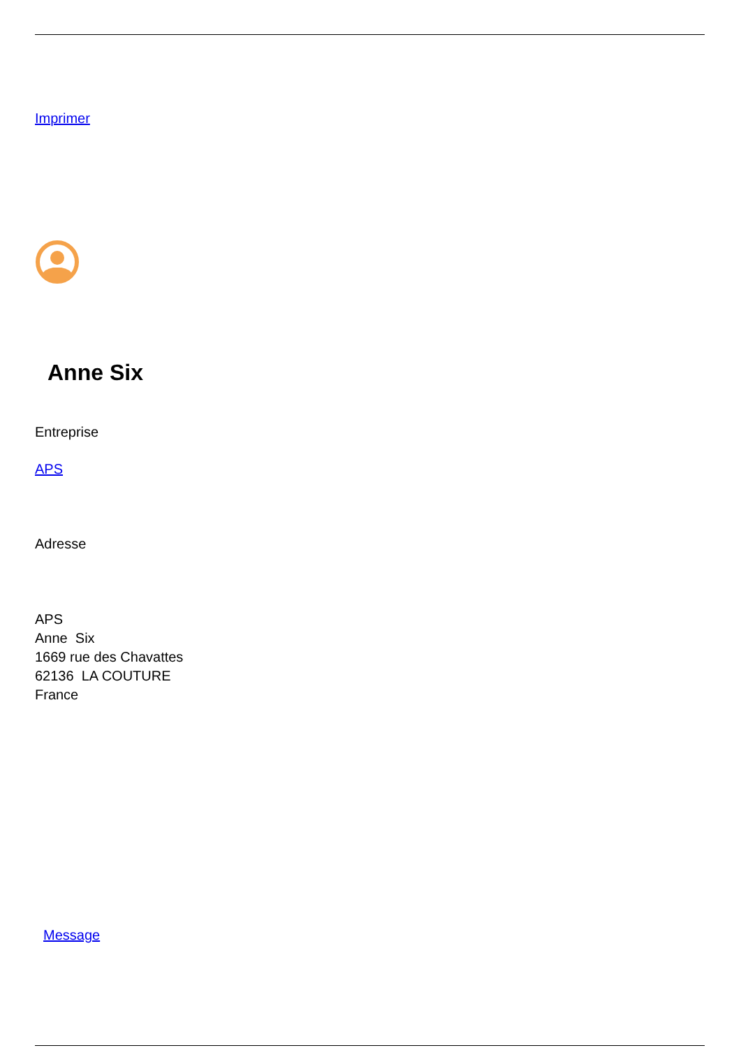Imprimer
Anne Six
Entreprise
APS
Adresse
APS
Anne Six
1669 rue des Chavattes
62136 LA COUTURE
France
Message